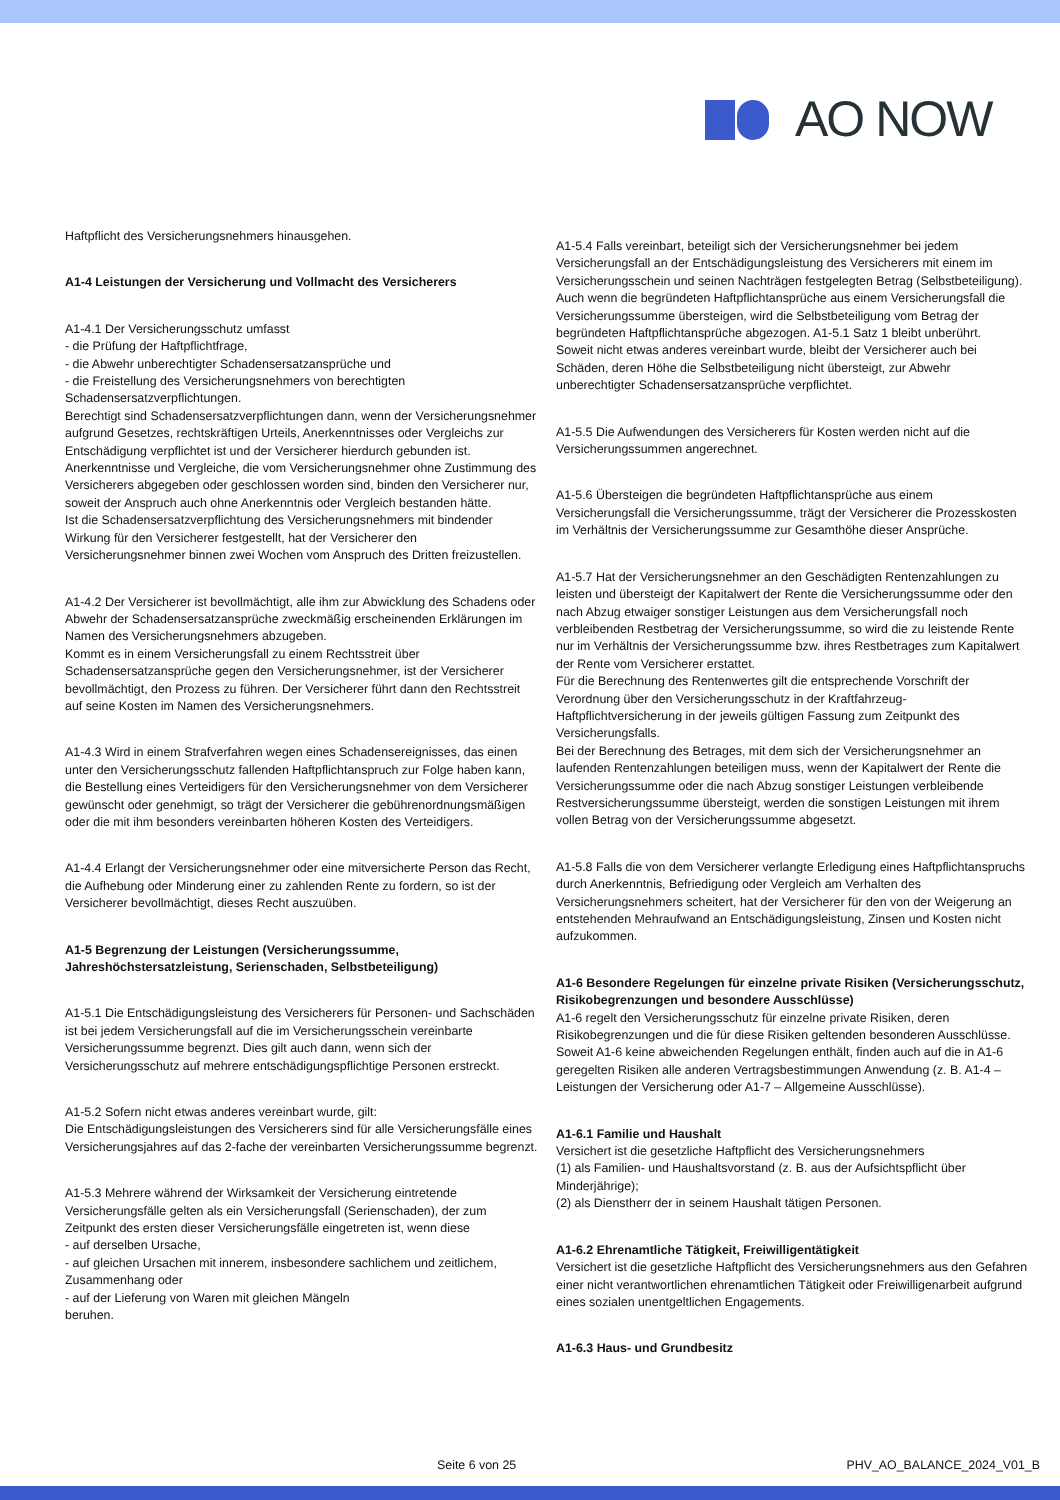AO NOW
Haftpflicht des Versicherungsnehmers hinausgehen.
A1-4 Leistungen der Versicherung und Vollmacht des Versicherers
A1-4.1 Der Versicherungsschutz umfasst
- die Prüfung der Haftpflichtfrage,
- die Abwehr unberechtigter Schadensersatzansprüche und
- die Freistellung des Versicherungsnehmers von berechtigten Schadensersatzverpflichtungen.
Berechtigt sind Schadensersatzverpflichtungen dann, wenn der Versicherungsnehmer aufgrund Gesetzes, rechtskräftigen Urteils, Anerkenntnisses oder Vergleichs zur Entschädigung verpflichtet ist und der Versicherer hierdurch gebunden ist.
Anerkenntnisse und Vergleiche, die vom Versicherungsnehmer ohne Zustimmung des Versicherers abgegeben oder geschlossen worden sind, binden den Versicherer nur, soweit der Anspruch auch ohne Anerkenntnis oder Vergleich bestanden hätte.
Ist die Schadensersatzverpflichtung des Versicherungsnehmers mit bindender Wirkung für den Versicherer festgestellt, hat der Versicherer den Versicherungsnehmer binnen zwei Wochen vom Anspruch des Dritten freizustellen.
A1-4.2 Der Versicherer ist bevollmächtigt, alle ihm zur Abwicklung des Schadens oder Abwehr der Schadensersatzansprüche zweckmäßig erscheinenden Erklärungen im Namen des Versicherungsnehmers abzugeben.
Kommt es in einem Versicherungsfall zu einem Rechtsstreit über Schadensersatzansprüche gegen den Versicherungsnehmer, ist der Versicherer bevollmächtigt, den Prozess zu führen. Der Versicherer führt dann den Rechtsstreit auf seine Kosten im Namen des Versicherungsnehmers.
A1-4.3 Wird in einem Strafverfahren wegen eines Schadensereignisses, das einen unter den Versicherungsschutz fallenden Haftpflichtanspruch zur Folge haben kann, die Bestellung eines Verteidigers für den Versicherungsnehmer von dem Versicherer gewünscht oder genehmigt, so trägt der Versicherer die gebührenordnungsmäßigen oder die mit ihm besonders vereinbarten höheren Kosten des Verteidigers.
A1-4.4 Erlangt der Versicherungsnehmer oder eine mitversicherte Person das Recht, die Aufhebung oder Minderung einer zu zahlenden Rente zu fordern, so ist der Versicherer bevollmächtigt, dieses Recht auszuüben.
A1-5 Begrenzung der Leistungen (Versicherungssumme, Jahreshöchstersatzleistung, Serienschaden, Selbstbeteiligung)
A1-5.1 Die Entschädigungsleistung des Versicherers für Personen- und Sachschäden ist bei jedem Versicherungsfall auf die im Versicherungsschein vereinbarte Versicherungssumme begrenzt. Dies gilt auch dann, wenn sich der Versicherungsschutz auf mehrere entschädigungspflichtige Personen erstreckt.
A1-5.2 Sofern nicht etwas anderes vereinbart wurde, gilt:
Die Entschädigungsleistungen des Versicherers sind für alle Versicherungsfälle eines Versicherungsjahres auf das 2-fache der vereinbarten Versicherungssumme begrenzt.
A1-5.3 Mehrere während der Wirksamkeit der Versicherung eintretende Versicherungsfälle gelten als ein Versicherungsfall (Serienschaden), der zum Zeitpunkt des ersten dieser Versicherungsfälle eingetreten ist, wenn diese
- auf derselben Ursache,
- auf gleichen Ursachen mit innerem, insbesondere sachlichem und zeitlichem, Zusammenhang oder
- auf der Lieferung von Waren mit gleichen Mängeln
beruhen.
A1-5.4 Falls vereinbart, beteiligt sich der Versicherungsnehmer bei jedem Versicherungsfall an der Entschädigungsleistung des Versicherers mit einem im Versicherungsschein und seinen Nachträgen festgelegten Betrag (Selbstbeteiligung). Auch wenn die begründeten Haftpflichtansprüche aus einem Versicherungsfall die Versicherungssumme übersteigen, wird die Selbstbeteiligung vom Betrag der begründeten Haftpflichtansprüche abgezogen. A1-5.1 Satz 1 bleibt unberührt.
Soweit nicht etwas anderes vereinbart wurde, bleibt der Versicherer auch bei Schäden, deren Höhe die Selbstbeteiligung nicht übersteigt, zur Abwehr unberechtigter Schadensersatzansprüche verpflichtet.
A1-5.5 Die Aufwendungen des Versicherers für Kosten werden nicht auf die Versicherungssummen angerechnet.
A1-5.6 Übersteigen die begründeten Haftpflichtansprüche aus einem Versicherungsfall die Versicherungssumme, trägt der Versicherer die Prozesskosten im Verhältnis der Versicherungssumme zur Gesamthöhe dieser Ansprüche.
A1-5.7 Hat der Versicherungsnehmer an den Geschädigten Rentenzahlungen zu leisten und übersteigt der Kapitalwert der Rente die Versicherungssumme oder den nach Abzug etwaiger sonstiger Leistungen aus dem Versicherungsfall noch verbleibenden Restbetrag der Versicherungssumme, so wird die zu leistende Rente nur im Verhältnis der Versicherungssumme bzw. ihres Restbetrages zum Kapitalwert der Rente vom Versicherer erstattet.
Für die Berechnung des Rentenwertes gilt die entsprechende Vorschrift der Verordnung über den Versicherungsschutz in der Kraftfahrzeug-Haftpflichtversicherung in der jeweils gültigen Fassung zum Zeitpunkt des Versicherungsfalls.
Bei der Berechnung des Betrages, mit dem sich der Versicherungsnehmer an laufenden Rentenzahlungen beteiligen muss, wenn der Kapitalwert der Rente die Versicherungssumme oder die nach Abzug sonstiger Leistungen verbleibende Restversicherungssumme übersteigt, werden die sonstigen Leistungen mit ihrem vollen Betrag von der Versicherungssumme abgesetzt.
A1-5.8 Falls die von dem Versicherer verlangte Erledigung eines Haftpflichtanspruchs durch Anerkenntnis, Befriedigung oder Vergleich am Verhalten des Versicherungsnehmers scheitert, hat der Versicherer für den von der Weigerung an entstehenden Mehraufwand an Entschädigungsleistung, Zinsen und Kosten nicht aufzukommen.
A1-6 Besondere Regelungen für einzelne private Risiken (Versicherungsschutz, Risikobegrenzungen und besondere Ausschlüsse)
A1-6 regelt den Versicherungsschutz für einzelne private Risiken, deren Risikobegrenzungen und die für diese Risiken geltenden besonderen Ausschlüsse.
Soweit A1-6 keine abweichenden Regelungen enthält, finden auch auf die in A1-6 geregelten Risiken alle anderen Vertragsbestimmungen Anwendung (z. B. A1-4 – Leistungen der Versicherung oder A1-7 – Allgemeine Ausschlüsse).
A1-6.1 Familie und Haushalt
Versichert ist die gesetzliche Haftpflicht des Versicherungsnehmers
(1) als Familien- und Haushaltsvorstand (z. B. aus der Aufsichtspflicht über Minderjährige);
(2) als Dienstherr der in seinem Haushalt tätigen Personen.
A1-6.2 Ehrenamtliche Tätigkeit, Freiwilligentätigkeit
Versichert ist die gesetzliche Haftpflicht des Versicherungsnehmers aus den Gefahren einer nicht verantwortlichen ehrenamtlichen Tätigkeit oder Freiwilligenarbeit aufgrund eines sozialen unentgeltlichen Engagements.
A1-6.3 Haus- und Grundbesitz
Seite 6 von 25 PHV_AO_BALANCE_2024_V01_B